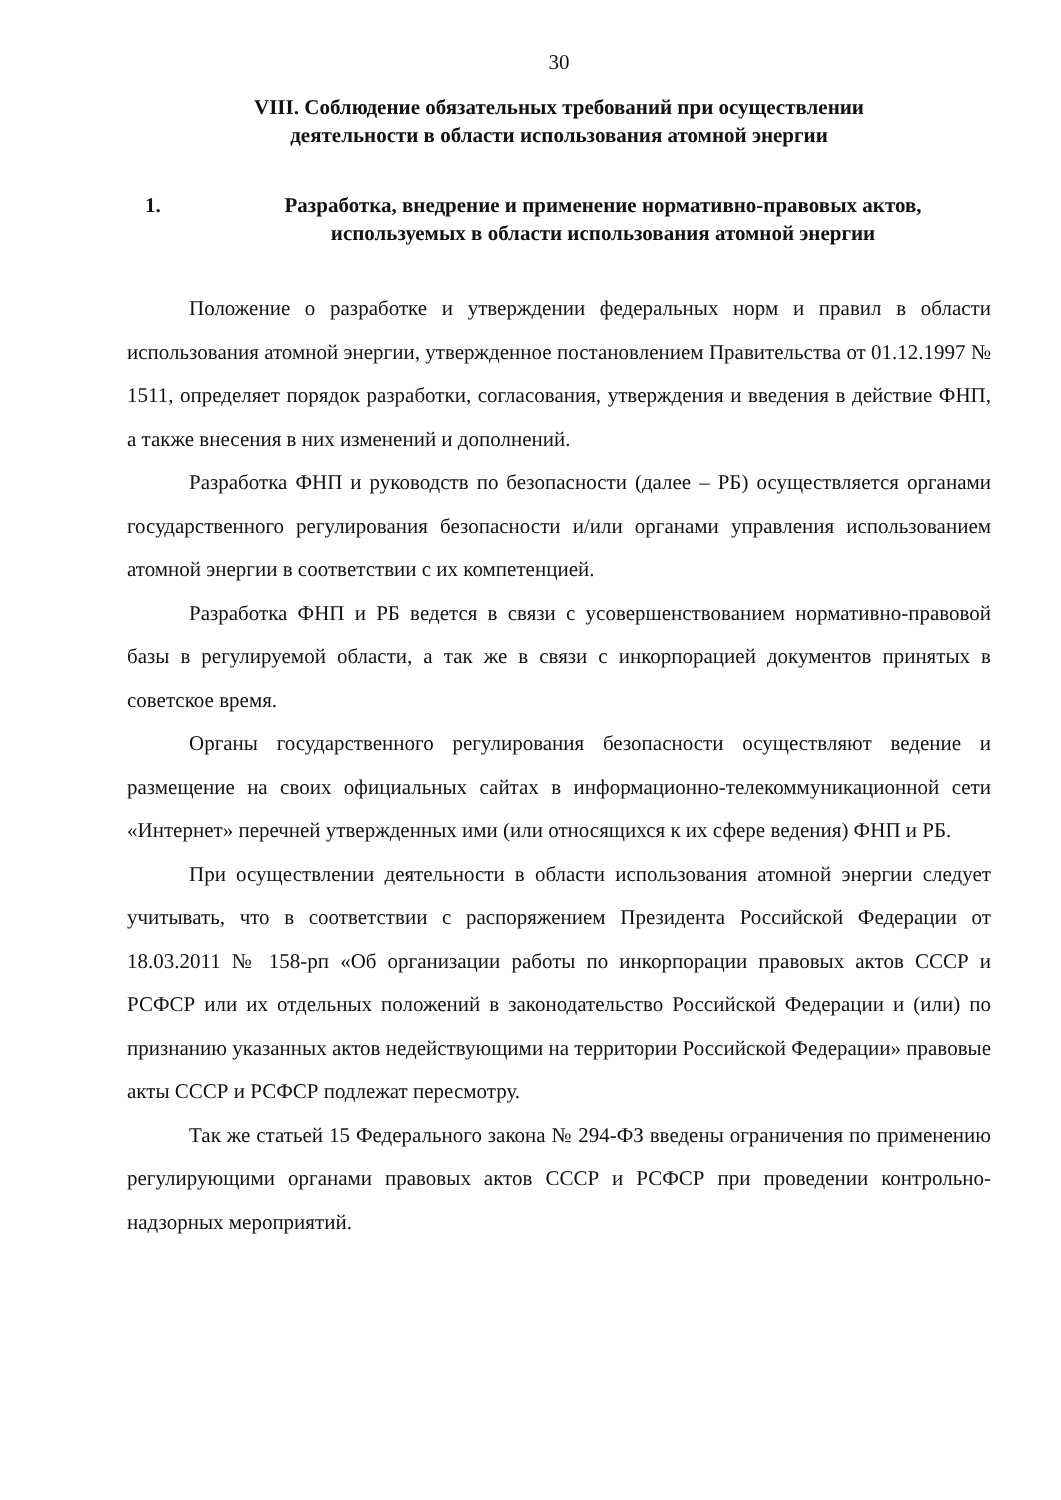30
VIII. Соблюдение обязательных требований при осуществлении
деятельности в области использования атомной энергии
1. Разработка, внедрение и применение нормативно-правовых актов, используемых в области использования атомной энергии
Положение о разработке и утверждении федеральных норм и правил в области использования атомной энергии, утвержденное постановлением Правительства от 01.12.1997 № 1511, определяет порядок разработки, согласования, утверждения и введения в действие ФНП, а также внесения в них изменений и дополнений.
Разработка ФНП и руководств по безопасности (далее – РБ) осуществляется органами государственного регулирования безопасности и/или органами управления использованием атомной энергии в соответствии с их компетенцией.
Разработка ФНП и РБ ведется в связи с усовершенствованием нормативно-правовой базы в регулируемой области, а так же в связи с инкорпорацией документов принятых в советское время.
Органы государственного регулирования безопасности осуществляют ведение и размещение на своих официальных сайтах в информационно-телекоммуникационной сети «Интернет» перечней утвержденных ими (или относящихся к их сфере ведения) ФНП и РБ.
При осуществлении деятельности в области использования атомной энергии следует учитывать, что в соответствии с распоряжением Президента Российской Федерации от 18.03.2011 № 158-рп «Об организации работы по инкорпорации правовых актов СССР и РСФСР или их отдельных положений в законодательство Российской Федерации и (или) по признанию указанных актов недействующими на территории Российской Федерации» правовые акты СССР и РСФСР подлежат пересмотру.
Так же статьей 15 Федерального закона № 294-ФЗ введены ограничения по применению регулирующими органами правовых актов СССР и РСФСР при проведении контрольно-надзорных мероприятий.